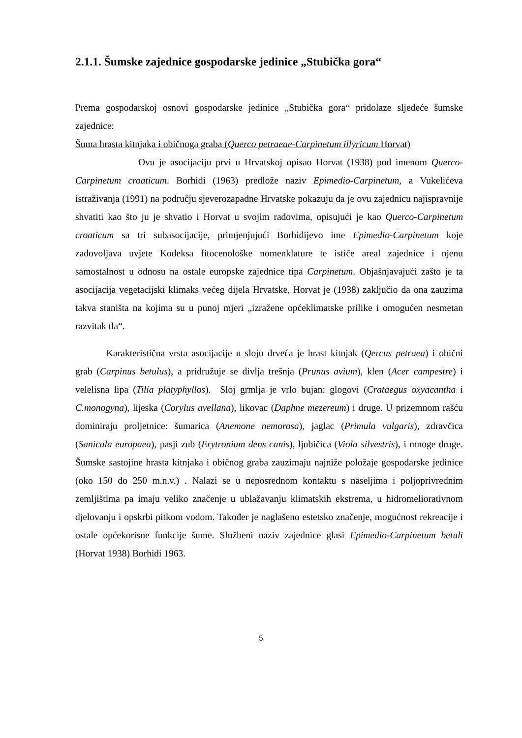2.1.1. Šumske zajednice gospodarske jedinice „Stubička gora“
Prema gospodarskoj osnovi gospodarske jedinice „Stubička gora“ pridolaze sljedeće šumske zajednice:
Šuma hrasta kitnjaka i običnoga graba (Querco petraeae-Carpinetum illyricum Horvat)
Ovu je asocijaciju prvi u Hrvatskoj opisao Horvat (1938) pod imenom Querco-Carpinetum croaticum. Borhidi (1963) predlože naziv Epimedio-Carpinetum, a Vukelićeva istraživanja (1991) na području sjeverozapadne Hrvatske pokazuju da je ovu zajednicu najispravnije shvatiti kao što ju je shvatio i Horvat u svojim radovima, opisujući je kao Querco-Carpinetum croaticum sa tri subasocijacije, primjenjujući Borhidijevo ime Epimedio-Carpinetum koje zadovoljava uvjete Kodeksa fitocenološke nomenklature te ističe areal zajednice i njenu samostalnost u odnosu na ostale europske zajednice tipa Carpinetum. Objašnjavajući zašto je ta asocijacija vegetacijski klimaks većeg dijela Hrvatske, Horvat je (1938) zaključio da ona zauzima takva staništa na kojima su u punoj mjeri „izražene općeklimatske prilike i omogućen nesmetan razvitak tla“.
Karakteristična vrsta asocijacije u sloju drveća je hrast kitnjak (Qercus petraea) i obični grab (Carpinus betulus), a pridružuje se divlja trešnja (Prunus avium), klen (Acer campestre) i velelisna lipa (Tilia platyphyllos). Sloj grmlja je vrlo bujan: glogovi (Crataegus oxyacantha i C.monogyna), lijeska (Corylus avellana), likovac (Daphne mezereum) i druge. U prizemnom rašću dominiraju proljetnice: šumarica (Anemone nemorosa), jaglac (Primula vulgaris), zdravčica (Sanicula europaea), pasji zub (Erytronium dens canis), ljubičica (Viola silvestris), i mnoge druge. Šumske sastojine hrasta kitnjaka i običnog graba zauzimaju najniže položaje gospodarske jedinice (oko 150 do 250 m.n.v.) . Nalazi se u neposrednom kontaktu s naseljima i poljoprivrednim zemljištima pa imaju veliko značenje u ublažavanju klimatskih ekstrema, u hidromeliorativnom djelovanju i opskrbi pitkom vodom. Također je naglašeno estetsko značenje, mogućnost rekreacije i ostale općekorisne funkcije šume. Službeni naziv zajednice glasi Epimedio-Carpinetum betuli (Horvat 1938) Borhidi 1963.
5